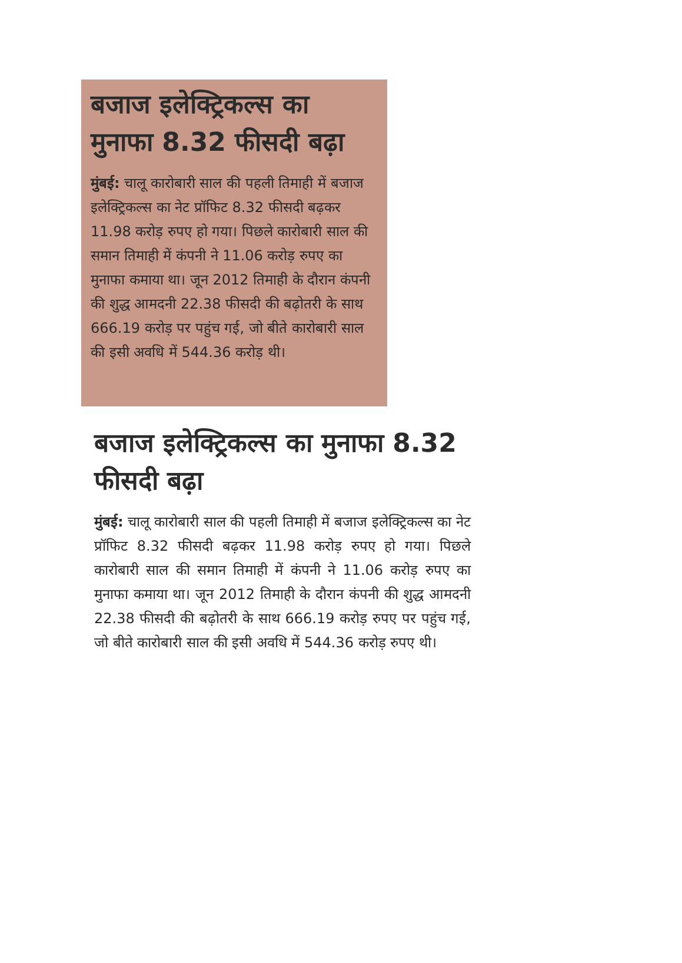बजाज इलेक्ट्रिकल्स का मुनाफा 8.32 फीसदी बढ़ा
मुंबई: चालू कारोबारी साल की पहली तिमाही में बजाज इलेक्ट्रिकल्स का नेट प्रॉफिट 8.32 फीसदी बढ़कर 11.98 करोड़ रुपए हो गया। पिछले कारोबारी साल की समान तिमाही में कंपनी ने 11.06 करोड़ रुपए का मुनाफा कमाया था। जून 2012 तिमाही के दौरान कंपनी की शुद्ध आमदनी 22.38 फीसदी की बढ़ोतरी के साथ 666.19 करोड़ पर पहुंच गई, जो बीते कारोबारी साल की इसी अवधि में 544.36 करोड़ थी।
बजाज इलेक्ट्रिकल्स का मुनाफा 8.32 फीसदी बढ़ा
मुंबई: चालू कारोबारी साल की पहली तिमाही में बजाज इलेक्ट्रिकल्स का नेट प्रॉफिट 8.32 फीसदी बढ़कर 11.98 करोड़ रुपए हो गया। पिछले कारोबारी साल की समान तिमाही में कंपनी ने 11.06 करोड़ रुपए का मुनाफा कमाया था। जून 2012 तिमाही के दौरान कंपनी की शुद्ध आमदनी 22.38 फीसदी की बढ़ोतरी के साथ 666.19 करोड़ रुपए पर पहुंच गई, जो बीते कारोबारी साल की इसी अवधि में 544.36 करोड़ रुपए थी।